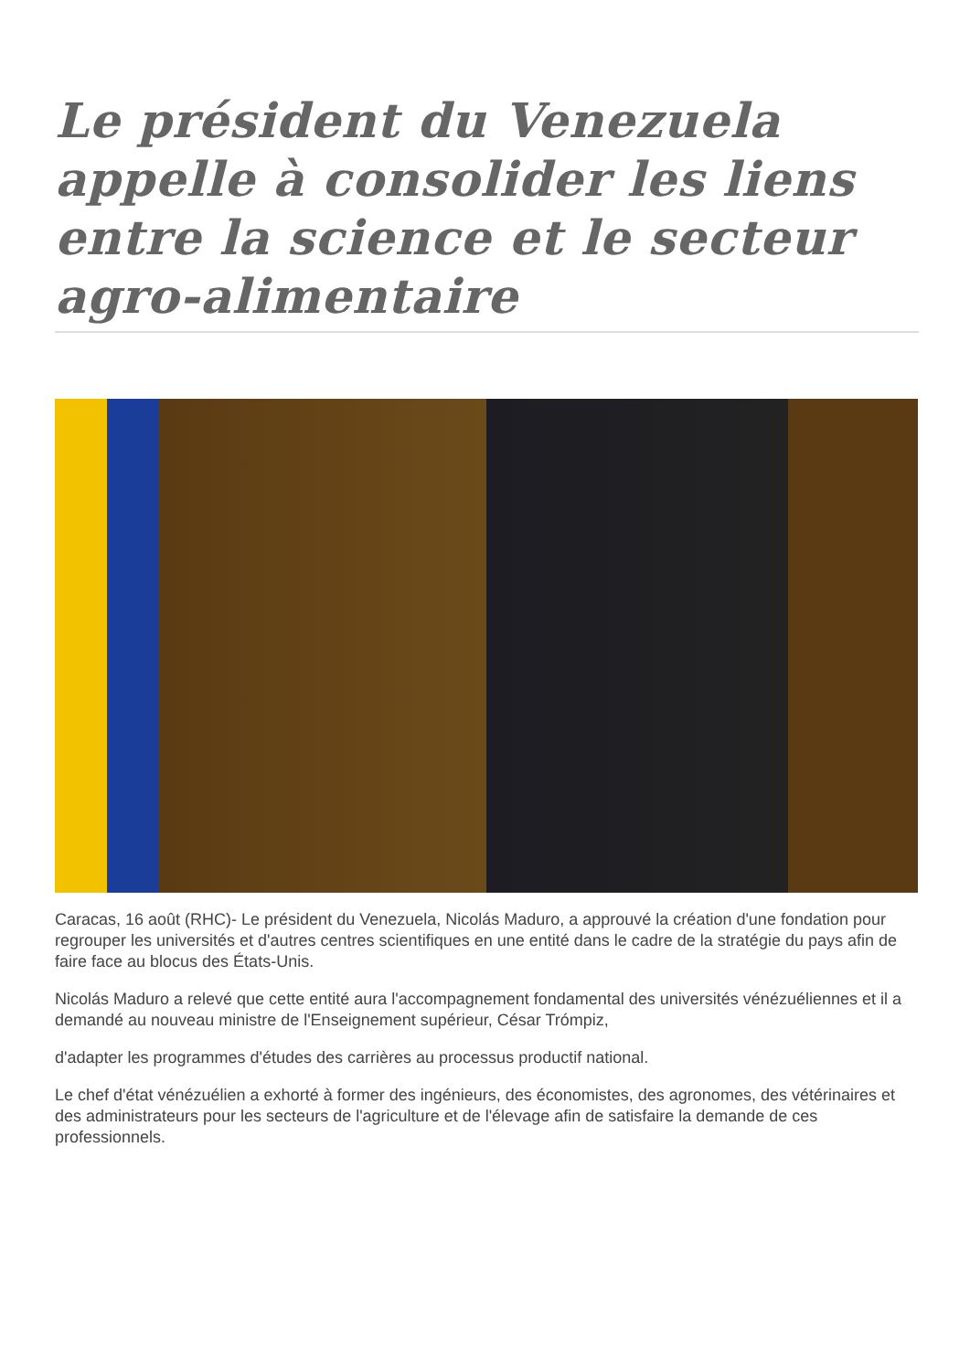Le président du Venezuela appelle à consolider les liens entre la science et le secteur agro-alimentaire
Caracas, 16 août (RHC)- Le président du Venezuela, Nicolás Maduro, a approuvé la création d'une fondation pour regrouper les universités et d'autres centres scientifiques en une entité dans le cadre de la stratégie du pays afin de faire face au blocus des États-Unis.
Nicolás Maduro a relevé que cette entité aura l'accompagnement fondamental des universités vénézuéliennes et il a demandé au nouveau ministre de l'Enseignement supérieur, César Trómpiz,
d'adapter les programmes d'études des carrières au processus productif national.
Le chef d'état vénézuélien a exhorté à former des ingénieurs, des économistes, des agronomes, des vétérinaires et des administrateurs pour les secteurs de l'agriculture et de l'élevage afin de satisfaire la demande de ces professionnels.